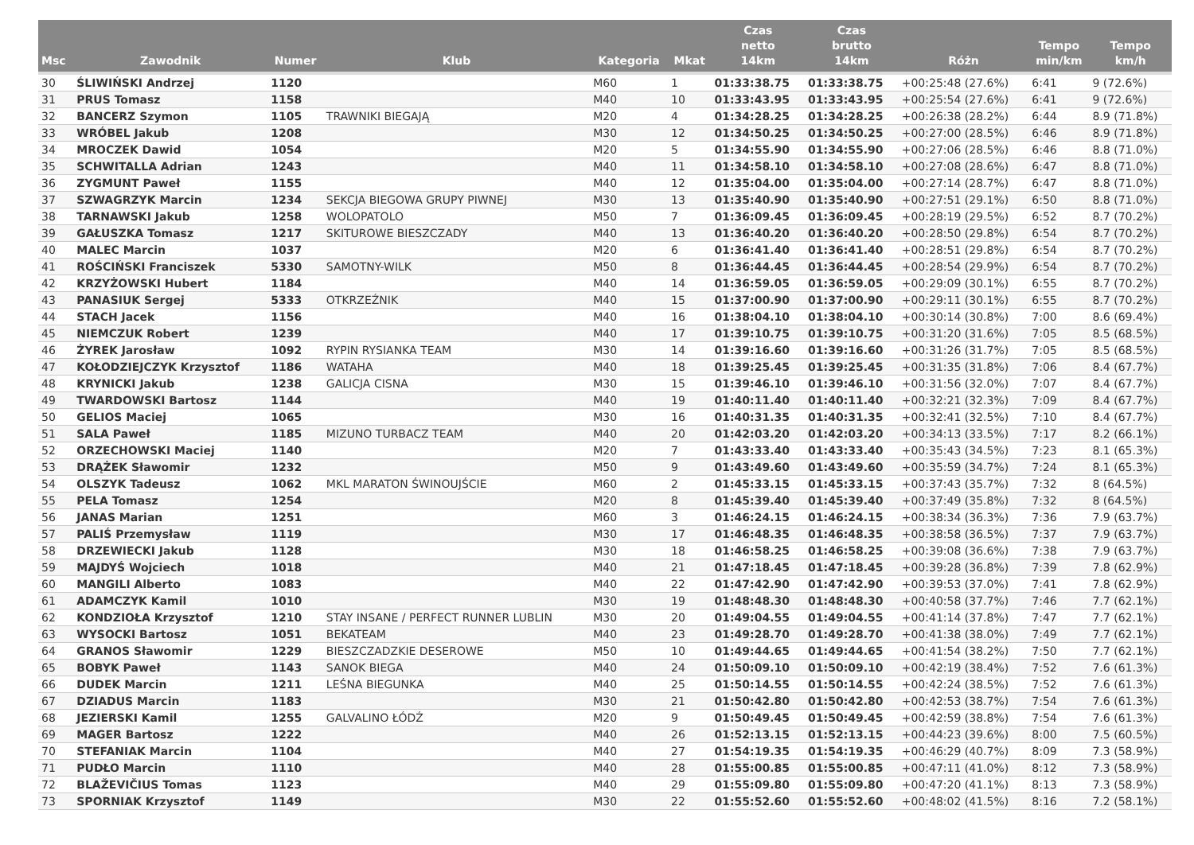| Msc | Zawodnik | Numer | Klub | Kategoria | Mkat | Czas netto 14km | Czas brutto 14km | Różn | Tempo min/km | Tempo km/h |
| --- | --- | --- | --- | --- | --- | --- | --- | --- | --- | --- |
| 30 | ŚLIWIŃSKI Andrzej | 1120 | | M60 | 1 | 01:33:38.75 | 01:33:38.75 | +00:25:48 (27.6%) | 6:41 | 9 (72.6%) |
| 31 | PRUS Tomasz | 1158 | | M40 | 10 | 01:33:43.95 | 01:33:43.95 | +00:25:54 (27.6%) | 6:41 | 9 (72.6%) |
| 32 | BANCERZ Szymon | 1105 | TRAWNIKI BIEGAJĄ | M20 | 4 | 01:34:28.25 | 01:34:28.25 | +00:26:38 (28.2%) | 6:44 | 8.9 (71.8%) |
| 33 | WRÓBEL Jakub | 1208 | | M30 | 12 | 01:34:50.25 | 01:34:50.25 | +00:27:00 (28.5%) | 6:46 | 8.9 (71.8%) |
| 34 | MROCZEK Dawid | 1054 | | M20 | 5 | 01:34:55.90 | 01:34:55.90 | +00:27:06 (28.5%) | 6:46 | 8.8 (71.0%) |
| 35 | SCHWITALLA Adrian | 1243 | | M40 | 11 | 01:34:58.10 | 01:34:58.10 | +00:27:08 (28.6%) | 6:47 | 8.8 (71.0%) |
| 36 | ZYGMUNT Paweł | 1155 | | M40 | 12 | 01:35:04.00 | 01:35:04.00 | +00:27:14 (28.7%) | 6:47 | 8.8 (71.0%) |
| 37 | SZWAGRZYK Marcin | 1234 | SEKCJA BIEGOWA GRUPY PIWNEJ | M30 | 13 | 01:35:40.90 | 01:35:40.90 | +00:27:51 (29.1%) | 6:50 | 8.8 (71.0%) |
| 38 | TARNAWSKI Jakub | 1258 | WOLOPATOLO | M50 | 7 | 01:36:09.45 | 01:36:09.45 | +00:28:19 (29.5%) | 6:52 | 8.7 (70.2%) |
| 39 | GAŁUSZKA Tomasz | 1217 | SKITUROWE BIESZCZADY | M40 | 13 | 01:36:40.20 | 01:36:40.20 | +00:28:50 (29.8%) | 6:54 | 8.7 (70.2%) |
| 40 | MALEC Marcin | 1037 | | M20 | 6 | 01:36:41.40 | 01:36:41.40 | +00:28:51 (29.8%) | 6:54 | 8.7 (70.2%) |
| 41 | ROŚCIŃSKI Franciszek | 5330 | SAMOTNY-WILK | M50 | 8 | 01:36:44.45 | 01:36:44.45 | +00:28:54 (29.9%) | 6:54 | 8.7 (70.2%) |
| 42 | KRZYŻOWSKI Hubert | 1184 | | M40 | 14 | 01:36:59.05 | 01:36:59.05 | +00:29:09 (30.1%) | 6:55 | 8.7 (70.2%) |
| 43 | PANASIUK Sergej | 5333 | OTKRZEŹNIK | M40 | 15 | 01:37:00.90 | 01:37:00.90 | +00:29:11 (30.1%) | 6:55 | 8.7 (70.2%) |
| 44 | STACH Jacek | 1156 | | M40 | 16 | 01:38:04.10 | 01:38:04.10 | +00:30:14 (30.8%) | 7:00 | 8.6 (69.4%) |
| 45 | NIEMCZUK Robert | 1239 | | M40 | 17 | 01:39:10.75 | 01:39:10.75 | +00:31:20 (31.6%) | 7:05 | 8.5 (68.5%) |
| 46 | ŻYREK Jarosław | 1092 | RYPIN RYSIANKA TEAM | M30 | 14 | 01:39:16.60 | 01:39:16.60 | +00:31:26 (31.7%) | 7:05 | 8.5 (68.5%) |
| 47 | KOŁODZIEJCZYK Krzysztof | 1186 | WATAHA | M40 | 18 | 01:39:25.45 | 01:39:25.45 | +00:31:35 (31.8%) | 7:06 | 8.4 (67.7%) |
| 48 | KRYNICKI Jakub | 1238 | GALICJA CISNA | M30 | 15 | 01:39:46.10 | 01:39:46.10 | +00:31:56 (32.0%) | 7:07 | 8.4 (67.7%) |
| 49 | TWARDOWSKI Bartosz | 1144 | | M40 | 19 | 01:40:11.40 | 01:40:11.40 | +00:32:21 (32.3%) | 7:09 | 8.4 (67.7%) |
| 50 | GELIOS Maciej | 1065 | | M30 | 16 | 01:40:31.35 | 01:40:31.35 | +00:32:41 (32.5%) | 7:10 | 8.4 (67.7%) |
| 51 | SALA Paweł | 1185 | MIZUNO TURBACZ TEAM | M40 | 20 | 01:42:03.20 | 01:42:03.20 | +00:34:13 (33.5%) | 7:17 | 8.2 (66.1%) |
| 52 | ORZECHOWSKI Maciej | 1140 | | M20 | 7 | 01:43:33.40 | 01:43:33.40 | +00:35:43 (34.5%) | 7:23 | 8.1 (65.3%) |
| 53 | DRĄŻEK Sławomir | 1232 | | M50 | 9 | 01:43:49.60 | 01:43:49.60 | +00:35:59 (34.7%) | 7:24 | 8.1 (65.3%) |
| 54 | OLSZYK Tadeusz | 1062 | MKL MARATON ŚWINOUJŚCIE | M60 | 2 | 01:45:33.15 | 01:45:33.15 | +00:37:43 (35.7%) | 7:32 | 8 (64.5%) |
| 55 | PELA Tomasz | 1254 | | M20 | 8 | 01:45:39.40 | 01:45:39.40 | +00:37:49 (35.8%) | 7:32 | 8 (64.5%) |
| 56 | JANAS Marian | 1251 | | M60 | 3 | 01:46:24.15 | 01:46:24.15 | +00:38:34 (36.3%) | 7:36 | 7.9 (63.7%) |
| 57 | PALIŚ Przemysław | 1119 | | M30 | 17 | 01:46:48.35 | 01:46:48.35 | +00:38:58 (36.5%) | 7:37 | 7.9 (63.7%) |
| 58 | DRZEWIECKI Jakub | 1128 | | M30 | 18 | 01:46:58.25 | 01:46:58.25 | +00:39:08 (36.6%) | 7:38 | 7.9 (63.7%) |
| 59 | MAJDYŚ Wojciech | 1018 | | M40 | 21 | 01:47:18.45 | 01:47:18.45 | +00:39:28 (36.8%) | 7:39 | 7.8 (62.9%) |
| 60 | MANGILI Alberto | 1083 | | M40 | 22 | 01:47:42.90 | 01:47:42.90 | +00:39:53 (37.0%) | 7:41 | 7.8 (62.9%) |
| 61 | ADAMCZYK Kamil | 1010 | | M30 | 19 | 01:48:48.30 | 01:48:48.30 | +00:40:58 (37.7%) | 7:46 | 7.7 (62.1%) |
| 62 | KONDZIOŁA Krzysztof | 1210 | STAY INSANE / PERFECT RUNNER LUBLIN | M30 | 20 | 01:49:04.55 | 01:49:04.55 | +00:41:14 (37.8%) | 7:47 | 7.7 (62.1%) |
| 63 | WYSOCKI Bartosz | 1051 | BEKATEAM | M40 | 23 | 01:49:28.70 | 01:49:28.70 | +00:41:38 (38.0%) | 7:49 | 7.7 (62.1%) |
| 64 | GRANOS Sławomir | 1229 | BIESZCZADZKIE DESEROWE | M50 | 10 | 01:49:44.65 | 01:49:44.65 | +00:41:54 (38.2%) | 7:50 | 7.7 (62.1%) |
| 65 | BOBYK Paweł | 1143 | SANOK BIEGA | M40 | 24 | 01:50:09.10 | 01:50:09.10 | +00:42:19 (38.4%) | 7:52 | 7.6 (61.3%) |
| 66 | DUDEK Marcin | 1211 | LEŚNA BIEGUNKA | M40 | 25 | 01:50:14.55 | 01:50:14.55 | +00:42:24 (38.5%) | 7:52 | 7.6 (61.3%) |
| 67 | DZIADUS Marcin | 1183 | | M30 | 21 | 01:50:42.80 | 01:50:42.80 | +00:42:53 (38.7%) | 7:54 | 7.6 (61.3%) |
| 68 | JEZIERSKI Kamil | 1255 | GALVALINO ŁÓDŹ | M20 | 9 | 01:50:49.45 | 01:50:49.45 | +00:42:59 (38.8%) | 7:54 | 7.6 (61.3%) |
| 69 | MAGER Bartosz | 1222 | | M40 | 26 | 01:52:13.15 | 01:52:13.15 | +00:44:23 (39.6%) | 8:00 | 7.5 (60.5%) |
| 70 | STEFANIAK Marcin | 1104 | | M40 | 27 | 01:54:19.35 | 01:54:19.35 | +00:46:29 (40.7%) | 8:09 | 7.3 (58.9%) |
| 71 | PUDŁO Marcin | 1110 | | M40 | 28 | 01:55:00.85 | 01:55:00.85 | +00:47:11 (41.0%) | 8:12 | 7.3 (58.9%) |
| 72 | BLAŽEVIČIUS Tomas | 1123 | | M40 | 29 | 01:55:09.80 | 01:55:09.80 | +00:47:20 (41.1%) | 8:13 | 7.3 (58.9%) |
| 73 | SPORNIAK Krzysztof | 1149 | | M30 | 22 | 01:55:52.60 | 01:55:52.60 | +00:48:02 (41.5%) | 8:16 | 7.2 (58.1%) |